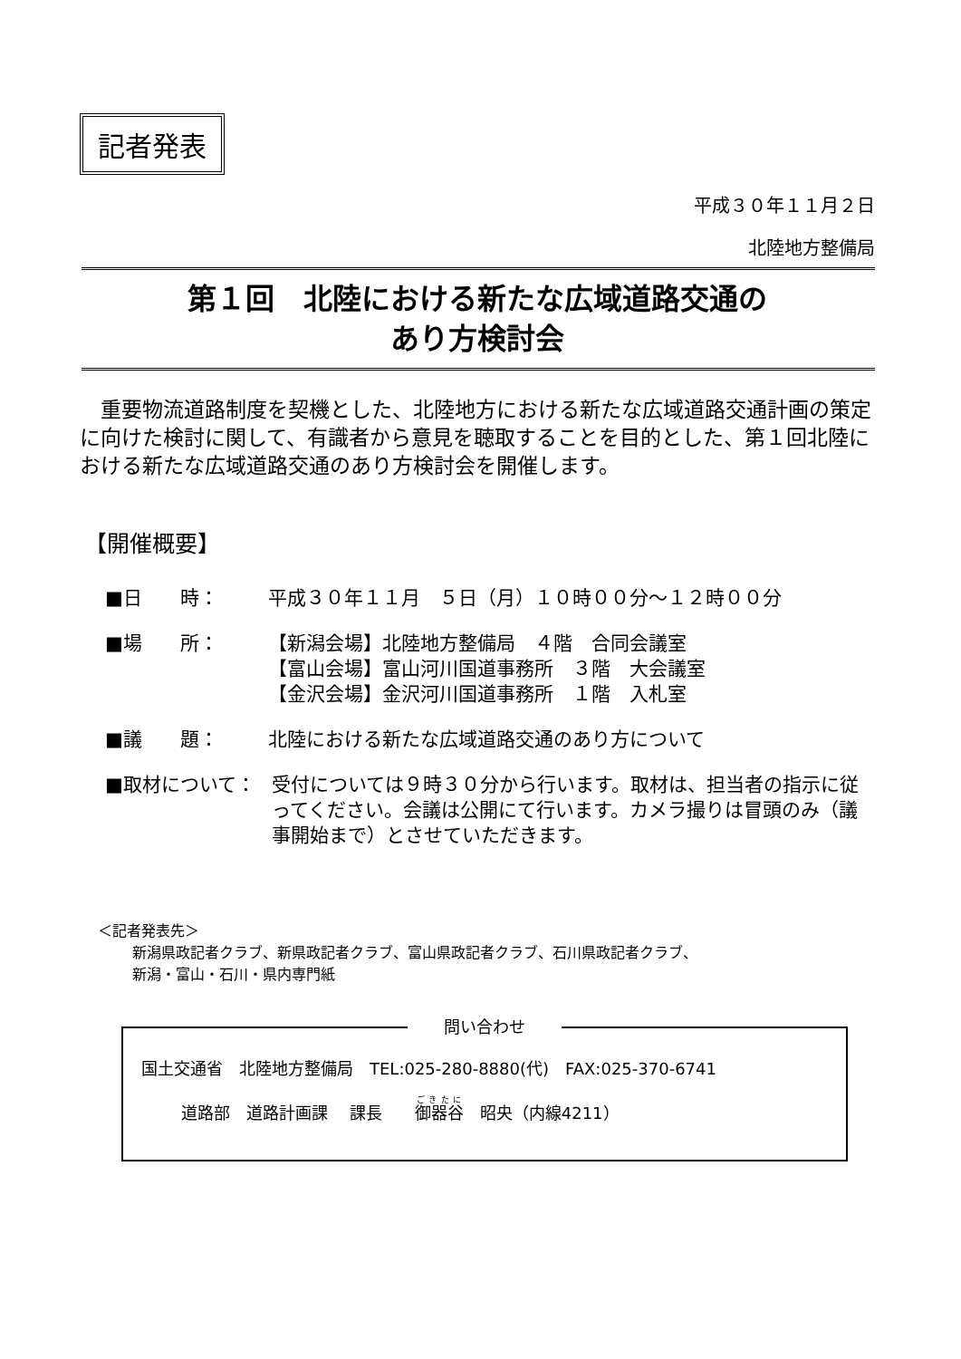記者発表
平成３０年１１月２日
北陸地方整備局
第１回　北陸における新たな広域道路交通の
あり方検討会
重要物流道路制度を契機とした、北陸地方における新たな広域道路交通計画の策定に向けた検討に関して、有識者から意見を聴取することを目的とした、第１回北陸における新たな広域道路交通のあり方検討会を開催します。
【開催概要】
■日　　時： 平成３０年１１月　５日（月）１０時００分～１２時００分
■場　　所： 【新潟会場】北陸地方整備局　４階　合同会議室
【富山会場】富山河川国道事務所　３階　大会議室
【金沢会場】金沢河川国道事務所　１階　入札室
■議　　題： 北陸における新たな広域道路交通のあり方について
■取材について： 受付については９時３０分から行います。取材は、担当者の指示に従ってください。会議は公開にて行います。カメラ撮りは冒頭のみ（議事開始まで）とさせていただきます。
＜記者発表先＞
新潟県政記者クラブ、新県政記者クラブ、富山県政記者クラブ、石川県政記者クラブ、
新潟・富山・石川・県内専門紙
問い合わせ
国土交通省　北陸地方整備局　TEL:025-280-8880(代)　FAX:025-370-6741
道路部　道路計画課　 課長　　御器谷　昭央（内線4211）